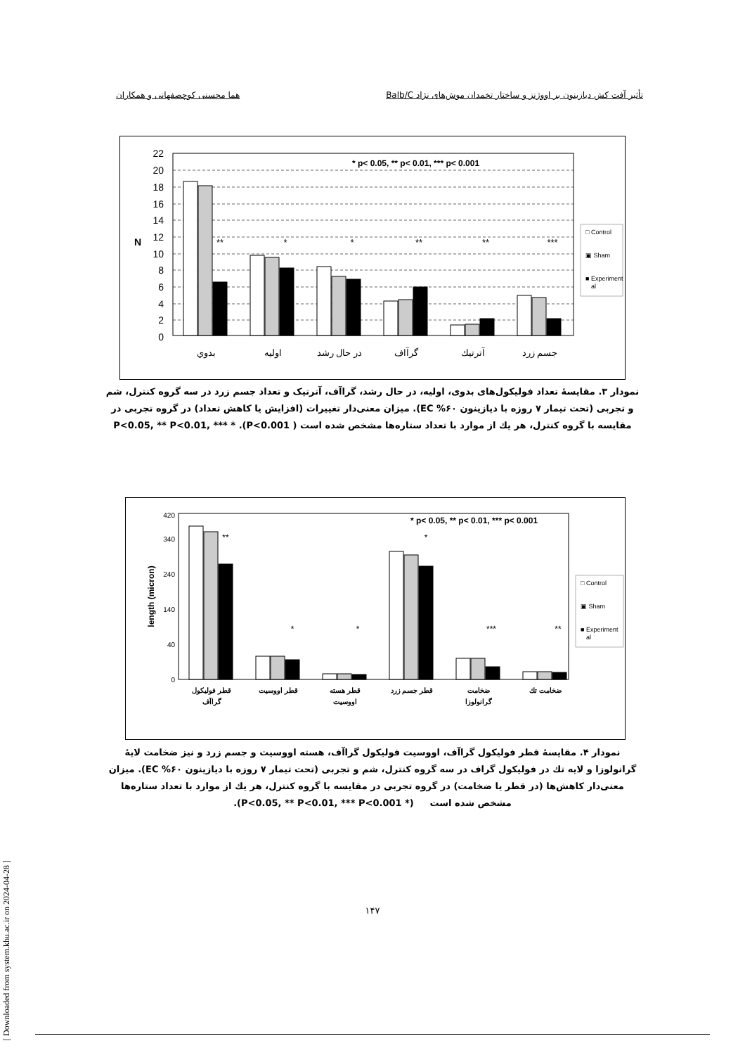تأثیر آفت کش دیازینون بر اووژنز و ساختار تخمدان موش‌های نژاد Balb/C هما محسنی کوچصفهانی و همکاران
22
20
18
16
14
12
10
8
6
4
2
0
N
* p< 0.05, ** p< 0.01, *** p< 0.001
**
*
*
**
**
***
بدوي
اوليه
در حال رشد
گرآاف
آترتيك
جسم زرد
□ Control
▣ Sham
■ Experiment
al
نمودار ۳. مقایسهٔ تعداد فولیکول‌های بدوی، اولیه، در حال رشد، گراآف، آترتیک و تعداد جسم زرد در سه گروه کنترل، شم و تجربی (تحت تیمار ۷ روزه با دیازینون EC %۶۰). میزان معنی‌دار تغییرات (افزایش یا کاهش تعداد) در گروه تجربی در مقایسه با گروه کنترل، هر یك از موارد با تعداد ستاره‌ها مشخص شده است ( P<0.05, ** P<0.01, *** * .(P<0.001
length (micron)
* p< 0.05, ** p< 0.01, *** p< 0.001
420
340
240
140
40
0
**
*
*
*
***
**
قطر فوليكول
گراآف
قطر اووسيت
قطر هسته
اووسيت
قطر جسم زرد
ضخامت
گرانولوزا
ضخامت تك
□ Control
▣ Sham
■ Experiment
al
نمودار ۴. مقایسهٔ قطر فولیکول گراآف، اووسیت فولیکول گراآف، هسته اووسیت و جسم زرد و نیز ضخامت لایهٔ گرانولوزا و لایه تك در فولیکول گراف در سه گروه کنترل، شم و تجربی (تحت تیمار ۷ روزه با دیازینون EC %۶۰). میزان معنی‌دار کاهش‌ها (در قطر یا ضخامت) در گروه تجربی در مقایسه با گروه کنترل، هر یك از موارد با تعداد ستاره‌ها مشخص شده است (* P<0.05, ** P<0.01, *** P<0.001).
[ Downloaded from system.khu.ac.ir on 2024-04-28 ]
۱۴۷